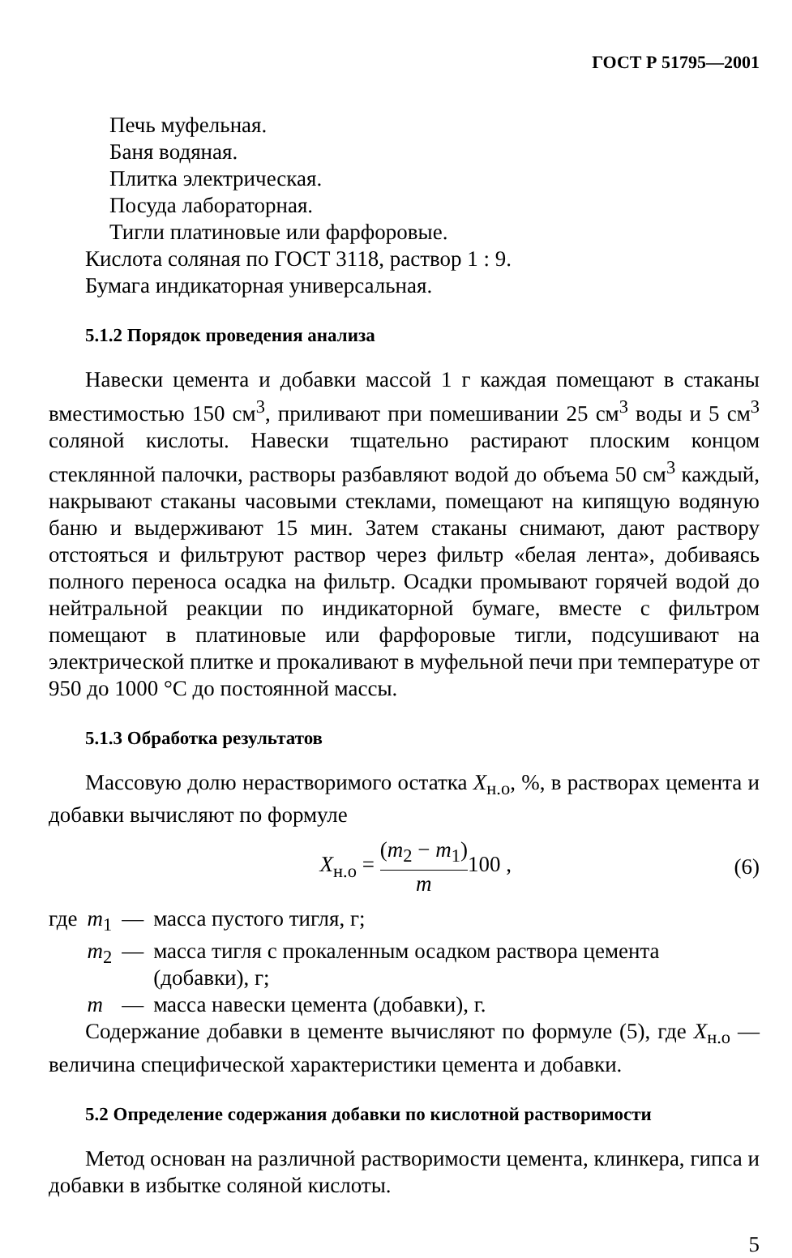ГОСТ Р 51795—2001
Печь муфельная.
Баня водяная.
Плитка электрическая.
Посуда лабораторная.
Тигли платиновые или фарфоровые.
Кислота соляная по ГОСТ 3118, раствор 1 : 9.
Бумага индикаторная универсальная.
5.1.2 Порядок проведения анализа
Навески цемента и добавки массой 1 г каждая помещают в стаканы вместимостью 150 см<sup>3</sup>, приливают при помешивании 25 см<sup>3</sup> воды и 5 см<sup>3</sup> соляной кислоты. Навески тщательно растирают плоским концом стеклянной палочки, растворы разбавляют водой до объема 50 см<sup>3</sup> каждый, накрывают стаканы часовыми стеклами, помещают на кипящую водяную баню и выдерживают 15 мин. Затем стаканы снимают, дают раствору отстояться и фильтруют раствор через фильтр «белая лента», добиваясь полного переноса осадка на фильтр. Осадки промывают горячей водой до нейтральной реакции по индикаторной бумаге, вместе с фильтром помещают в платиновые или фарфоровые тигли, подсушивают на электрической плитке и прокаливают в муфельной печи при температуре от 950 до 1000 °С до постоянной массы.
5.1.3 Обработка результатов
Массовую долю нерастворимого остатка X<sub>н.о</sub>, %, в растворах цемента и добавки вычисляют по формуле
X<sub>н.о</sub> = (m<sub>2</sub> − m<sub>1</sub>) m100 , (6)
| где | m<sub>1</sub> | — | масса пустого тигля, г; |
| | m<sub>2</sub> | — | масса тигля с прокаленным осадком раствора цемента (добавки), г; |
| | m | — | масса навески цемента (добавки), г. |
Содержание добавки в цементе вычисляют по формуле (5), где X<sub>н.о</sub> — величина специфической характеристики цемента и добавки.
5.2 Определение содержания добавки по кислотной растворимости
Метод основан на различной растворимости цемента, клинкера, гипса и добавки в избытке соляной кислоты.
5